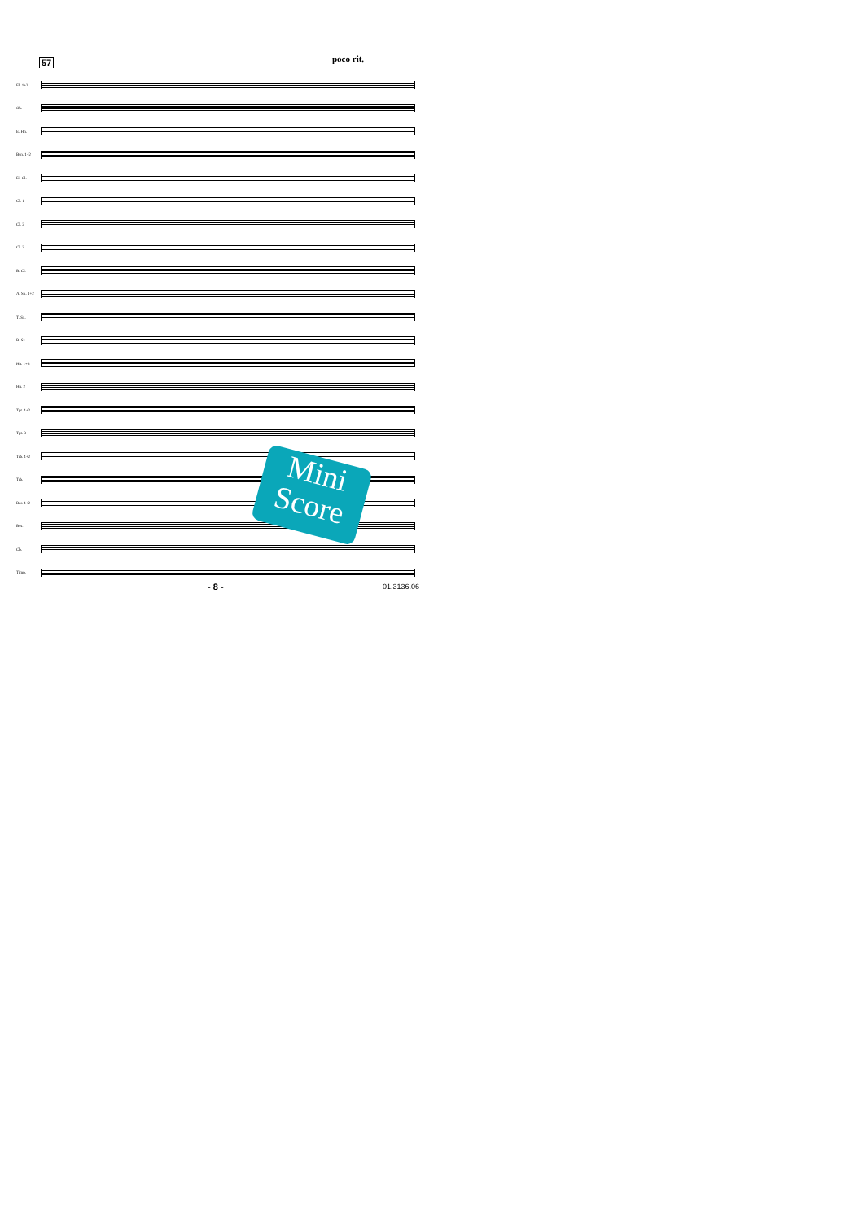57 poco rit.
Fl. 1+2
Ob.
E. Hn.
Bsn. 1+2
E♭ Cl.
Cl. 1
Cl. 2
Cl. 3
B. Cl.
A. Sx. 1+2
T. Sx.
B. Sx.
Hn. 1+3
Hn. 2
Tpt. 1+2
Tpt. 3
Trb. 1+2
Trb.
Bar. 1+2
Bss.
Cb.
Timp.
Mini
Score
- 8 - 01.3136.06